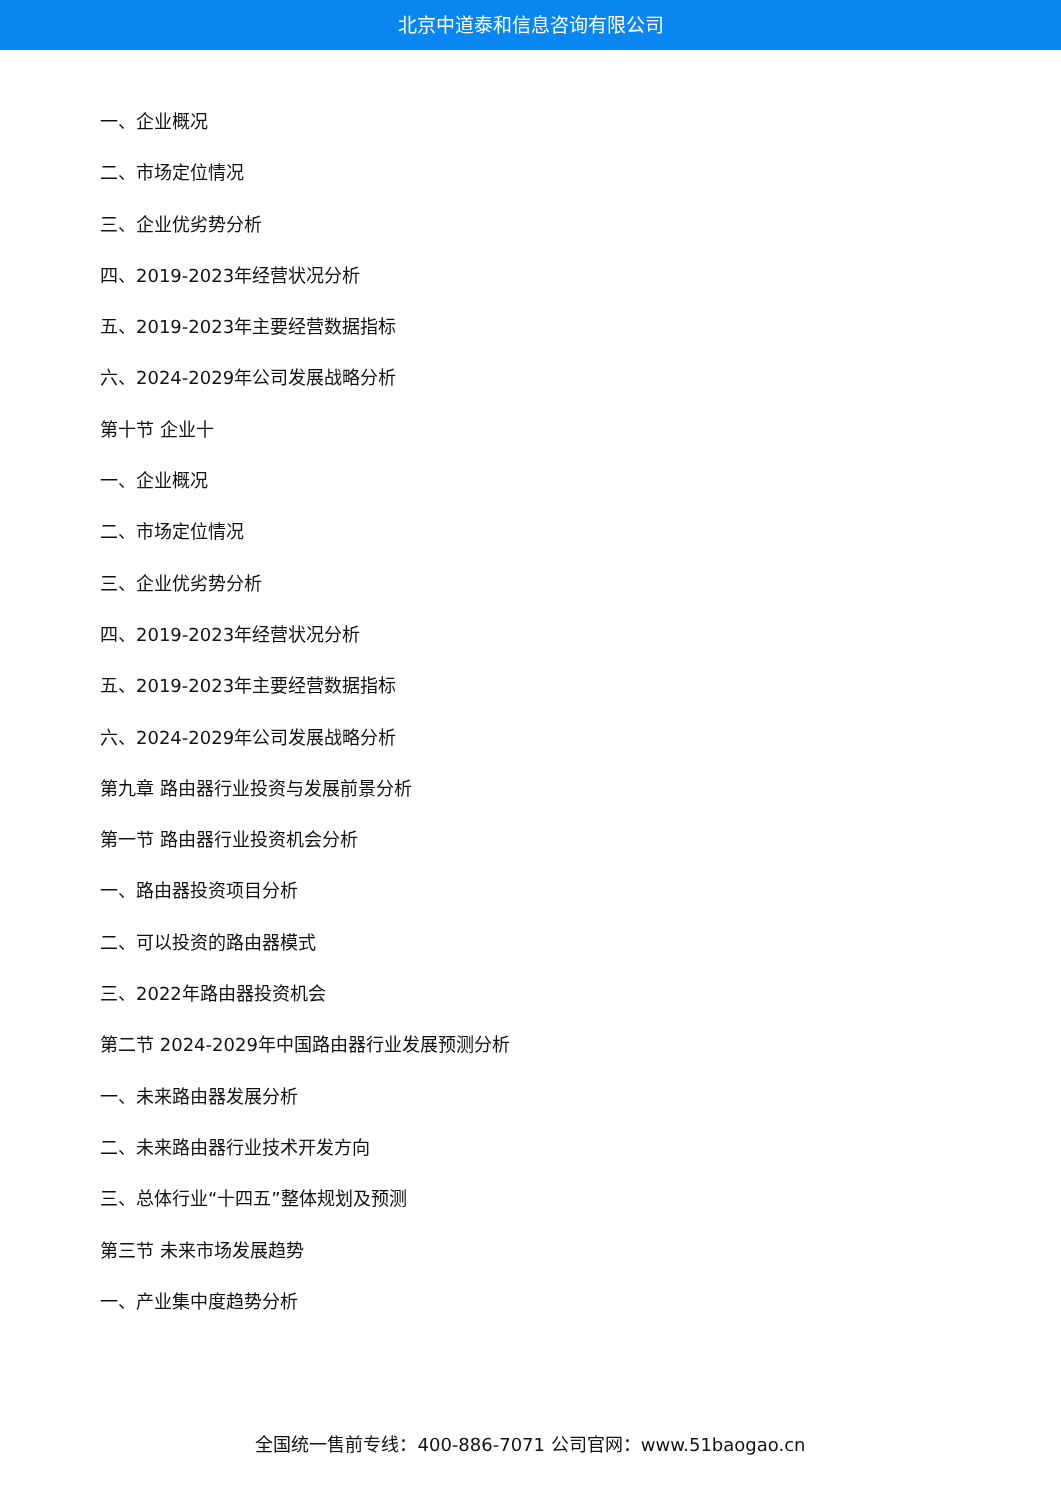北京中道泰和信息咨询有限公司
一、企业概况
二、市场定位情况
三、企业优劣势分析
四、2019-2023年经营状况分析
五、2019-2023年主要经营数据指标
六、2024-2029年公司发展战略分析
第十节 企业十
一、企业概况
二、市场定位情况
三、企业优劣势分析
四、2019-2023年经营状况分析
五、2019-2023年主要经营数据指标
六、2024-2029年公司发展战略分析
第九章 路由器行业投资与发展前景分析
第一节 路由器行业投资机会分析
一、路由器投资项目分析
二、可以投资的路由器模式
三、2022年路由器投资机会
第二节 2024-2029年中国路由器行业发展预测分析
一、未来路由器发展分析
二、未来路由器行业技术开发方向
三、总体行业“十四五”整体规划及预测
第三节 未来市场发展趋势
一、产业集中度趋势分析
全国统一售前专线：400-886-7071 公司官网：www.51baogao.cn